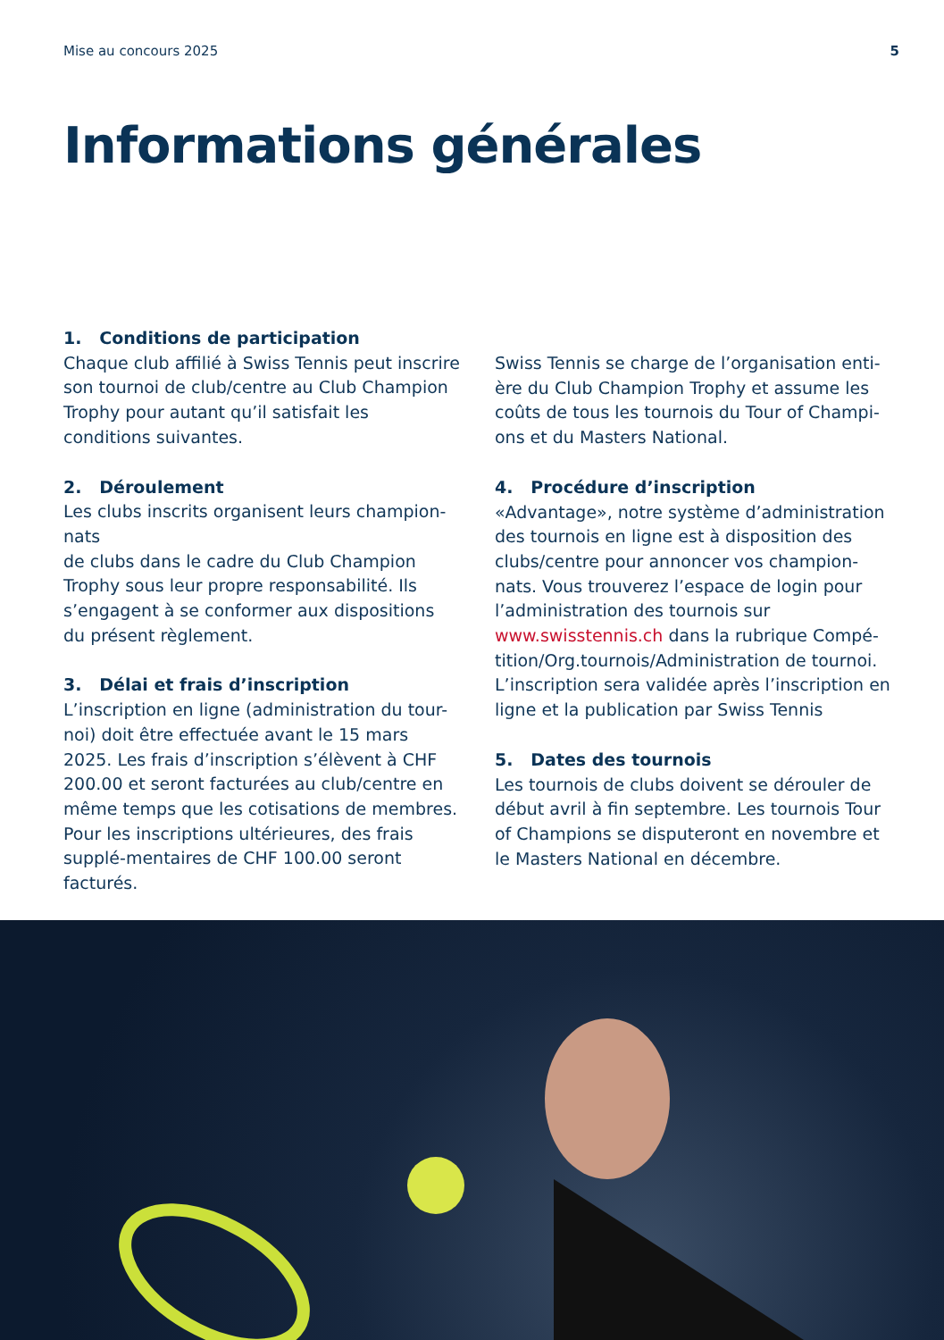Mise au concours 2025 5
Informations générales
1. Conditions de participation
Chaque club affilié à Swiss Tennis peut inscrire son tournoi de club/centre au Club Champion Trophy pour autant qu’il satisfait les conditions suivantes.
2. Déroulement
Les clubs inscrits organisent leurs champion-nats
de clubs dans le cadre du Club Champion Trophy sous leur propre responsabilité. Ils s’engagent à se conformer aux dispositions du présent règlement.
3. Délai et frais d’inscription
L’inscription en ligne (administration du tour-noi) doit être effectuée avant le 15 mars 2025. Les frais d’inscription s’élèvent à CHF 200.00 et seront facturées au club/centre en même temps que les cotisations de membres. Pour les inscriptions ultérieures, des frais supplé-mentaires de CHF 100.00 seront facturés.
Swiss Tennis se charge de l’organisation enti-ère du Club Champion Trophy et assume les coûts de tous les tournois du Tour of Champi-ons et du Masters National.
4. Procédure d’inscription
«Advantage», notre système d’administration des tournois en ligne est à disposition des clubs/centre pour annoncer vos champion-nats. Vous trouverez l’espace de login pour l’administration des tournois sur www.swisstennis.ch dans la rubrique Compé-tition/Org.tournois/Administration de tournoi. L’inscription sera validée après l’inscription en ligne et la publication par Swiss Tennis
5. Dates des tournois
Les tournois de clubs doivent se dérouler de début avril à fin septembre. Les tournois Tour of Champions se disputeront en novembre et le Masters National en décembre.